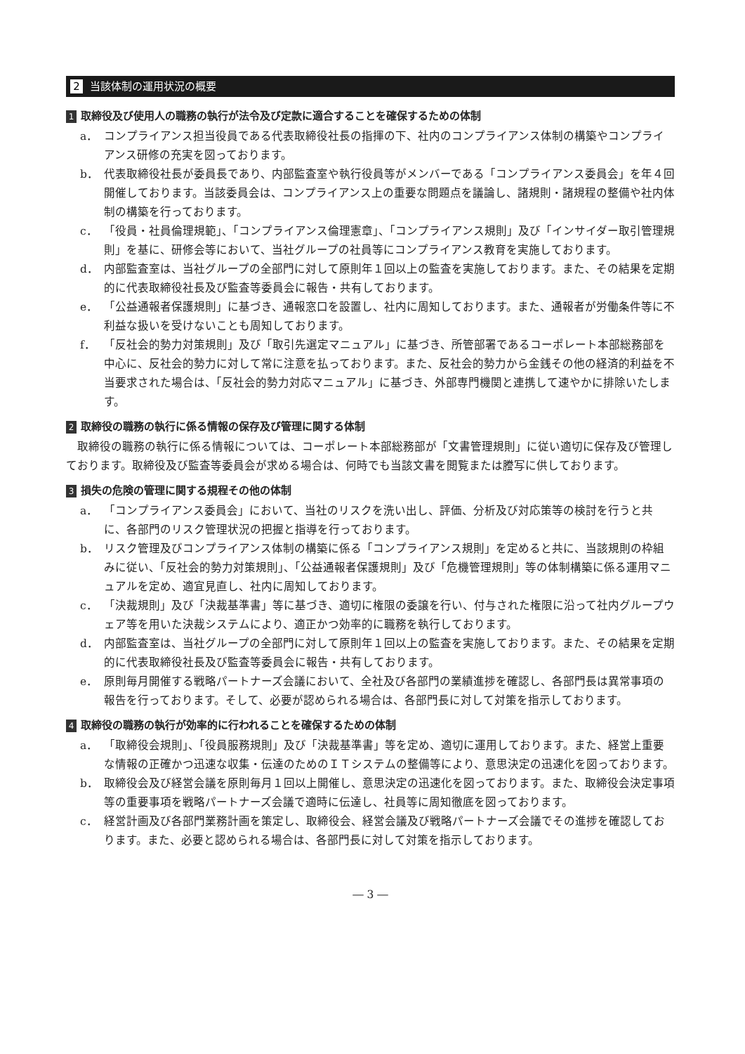2 当該体制の運用状況の概要
1 取締役及び使用人の職務の執行が法令及び定款に適合することを確保するための体制
a． コンプライアンス担当役員である代表取締役社長の指揮の下、社内のコンプライアンス体制の構築やコンプライアンス研修の充実を図っております。
b． 代表取締役社長が委員長であり、内部監査室や執行役員等がメンバーである「コンプライアンス委員会」を年４回開催しております。当該委員会は、コンプライアンス上の重要な問題点を議論し、諸規則・諸規程の整備や社内体制の構築を行っております。
c． 「役員・社員倫理規範」、「コンプライアンス倫理憲章」、「コンプライアンス規則」及び「インサイダー取引管理規則」を基に、研修会等において、当社グループの社員等にコンプライアンス教育を実施しております。
d． 内部監査室は、当社グループの全部門に対して原則年１回以上の監査を実施しております。また、その結果を定期的に代表取締役社長及び監査等委員会に報告・共有しております。
e． 「公益通報者保護規則」に基づき、通報窓口を設置し、社内に周知しております。また、通報者が労働条件等に不利益な扱いを受けないことも周知しております。
f． 「反社会的勢力対策規則」及び「取引先選定マニュアル」に基づき、所管部署であるコーポレート本部総務部を中心に、反社会的勢力に対して常に注意を払っております。また、反社会的勢力から金銭その他の経済的利益を不当要求された場合は、「反社会的勢力対応マニュアル」に基づき、外部専門機関と連携して速やかに排除いたします。
2 取締役の職務の執行に係る情報の保存及び管理に関する体制
取締役の職務の執行に係る情報については、コーポレート本部総務部が「文書管理規則」に従い適切に保存及び管理しております。取締役及び監査等委員会が求める場合は、何時でも当該文書を閲覧または謄写に供しております。
3 損失の危険の管理に関する規程その他の体制
a． 「コンプライアンス委員会」において、当社のリスクを洗い出し、評価、分析及び対応策等の検討を行うと共に、各部門のリスク管理状況の把握と指導を行っております。
b． リスク管理及びコンプライアンス体制の構築に係る「コンプライアンス規則」を定めると共に、当該規則の枠組みに従い、「反社会的勢力対策規則」、「公益通報者保護規則」及び「危機管理規則」等の体制構築に係る運用マニュアルを定め、適宜見直し、社内に周知しております。
c． 「決裁規則」及び「決裁基準書」等に基づき、適切に権限の委譲を行い、付与された権限に沿って社内グループウェア等を用いた決裁システムにより、適正かつ効率的に職務を執行しております。
d． 内部監査室は、当社グループの全部門に対して原則年１回以上の監査を実施しております。また、その結果を定期的に代表取締役社長及び監査等委員会に報告・共有しております。
e． 原則毎月開催する戦略パートナーズ会議において、全社及び各部門の業績進捗を確認し、各部門長は異常事項の報告を行っております。そして、必要が認められる場合は、各部門長に対して対策を指示しております。
4 取締役の職務の執行が効率的に行われることを確保するための体制
a． 「取締役会規則」、「役員服務規則」及び「決裁基準書」等を定め、適切に運用しております。また、経営上重要な情報の正確かつ迅速な収集・伝達のためのＩＴシステムの整備等により、意思決定の迅速化を図っております。
b． 取締役会及び経営会議を原則毎月１回以上開催し、意思決定の迅速化を図っております。また、取締役会決定事項等の重要事項を戦略パートナーズ会議で適時に伝達し、社員等に周知徹底を図っております。
c． 経営計画及び各部門業務計画を策定し、取締役会、経営会議及び戦略パートナーズ会議でその進捗を確認しております。また、必要と認められる場合は、各部門長に対して対策を指示しております。
― 3 ―